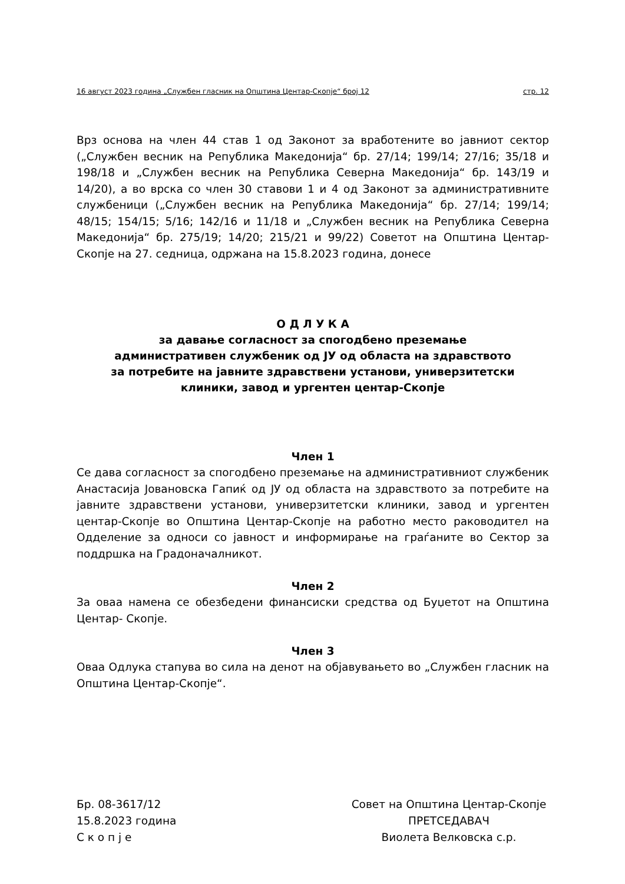16 август 2023 година „Службен гласник на Општина Центар-Скопје“ број 12 стр. 12
Врз основа на член 44 став 1 од Законот за вработените во јавниот сектор („Службен весник на Република Македонија“ бр. 27/14; 199/14; 27/16; 35/18 и 198/18 и „Службен весник на Република Северна Македонија“ бр. 143/19 и 14/20), а во врска со член 30 ставови 1 и 4 од Законот за административните службеници („Службен весник на Република Македонија“ бр. 27/14; 199/14; 48/15; 154/15; 5/16; 142/16 и 11/18 и „Службен весник на Република Северна Македонија“ бр. 275/19; 14/20; 215/21 и 99/22) Советот на Општина Центар-Скопје на 27. седница, одржана на 15.8.2023 година, донесе
О Д Л У К А
за давање согласност за спогодбено преземање
административен службеник од ЈУ од областа на здравството
за потребите на јавните здравствени установи, универзитетски
клиники, завод и ургентен центар-Скопје
Член 1
Се дава согласност за спогодбено преземање на административниот службеник Анастасија Јовановска Гапиќ од ЈУ од областа на здравството за потребите на јавните здравствени установи, универзитетски клиники, завод и ургентен центар-Скопје во Општина Центар-Скопје на работно место раководител на Одделение за односи со јавност и информирање на граѓаните во Сектор за поддршка на Градоначалникот.
Член 2
За оваа намена се обезбедени финансиски средства од Буџетот на Општина Центар- Скопје.
Член 3
Оваа Одлука стапува во сила на денот на објавувањето во „Службен гласник на Општина Центар-Скопје“.
Бр. 08-3617/12
15.8.2023 година
С к о п ј е
Совет на Општина Центар-Скопје
ПРЕТСЕДАВАЧ
Виолета Велковска с.р.